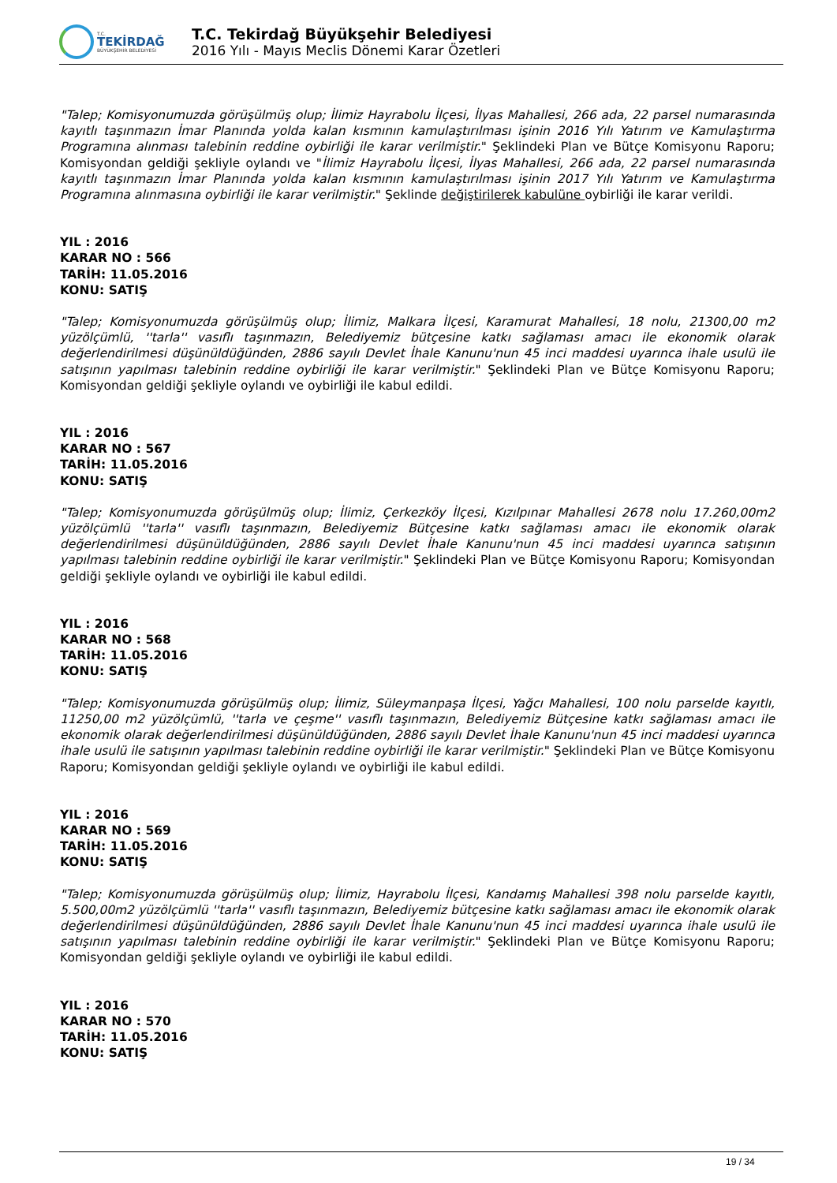T.C.
TEKİRDAĞ
BÜYÜKŞEHİR BELEDİYESİ
T.C. Tekirdağ Büyükşehir Belediyesi
2016 Yılı - Mayıs Meclis Dönemi Karar Özetleri
"Talep; Komisyonumuzda görüşülmüş olup; İlimiz Hayrabolu İlçesi, İlyas Mahallesi, 266 ada, 22 parsel numarasında kayıtlı taşınmazın İmar Planında yolda kalan kısmının kamulaştırılması işinin 2016 Yılı Yatırım ve Kamulaştırma Programına alınması talebinin reddine oybirliği ile karar verilmiştir." Şeklindeki Plan ve Bütçe Komisyonu Raporu; Komisyondan geldiği şekliyle oylandı ve "İlimiz Hayrabolu İlçesi, İlyas Mahallesi, 266 ada, 22 parsel numarasında kayıtlı taşınmazın İmar Planında yolda kalan kısmının kamulaştırılması işinin 2017 Yılı Yatırım ve Kamulaştırma Programına alınmasına oybirliği ile karar verilmiştir." Şeklinde değiştirilerek kabulüne oybirliği ile karar verildi.
YIL : 2016
KARAR NO : 566
TARİH: 11.05.2016
KONU: SATIŞ
"Talep; Komisyonumuzda görüşülmüş olup; İlimiz, Malkara İlçesi, Karamurat Mahallesi, 18 nolu, 21300,00 m2 yüzölçümlü, ''tarla'' vasıflı taşınmazın, Belediyemiz bütçesine katkı sağlaması amacı ile ekonomik olarak değerlendirilmesi düşünüldüğünden, 2886 sayılı Devlet İhale Kanunu'nun 45 inci maddesi uyarınca ihale usulü ile satışının yapılması talebinin reddine oybirliği ile karar verilmiştir." Şeklindeki Plan ve Bütçe Komisyonu Raporu; Komisyondan geldiği şekliyle oylandı ve oybirliği ile kabul edildi.
YIL : 2016
KARAR NO : 567
TARİH: 11.05.2016
KONU: SATIŞ
"Talep; Komisyonumuzda görüşülmüş olup; İlimiz, Çerkezköy İlçesi, Kızılpınar Mahallesi 2678 nolu 17.260,00m2 yüzölçümlü ''tarla'' vasıflı taşınmazın, Belediyemiz Bütçesine katkı sağlaması amacı ile ekonomik olarak değerlendirilmesi düşünüldüğünden, 2886 sayılı Devlet İhale Kanunu'nun 45 inci maddesi uyarınca satışının yapılması talebinin reddine oybirliği ile karar verilmiştir." Şeklindeki Plan ve Bütçe Komisyonu Raporu; Komisyondan geldiği şekliyle oylandı ve oybirliği ile kabul edildi.
YIL : 2016
KARAR NO : 568
TARİH: 11.05.2016
KONU: SATIŞ
"Talep; Komisyonumuzda görüşülmüş olup; İlimiz, Süleymanpaşa İlçesi, Yağcı Mahallesi, 100 nolu parselde kayıtlı, 11250,00 m2 yüzölçümlü, ''tarla ve çeşme'' vasıflı taşınmazın, Belediyemiz Bütçesine katkı sağlaması amacı ile ekonomik olarak değerlendirilmesi düşünüldüğünden, 2886 sayılı Devlet İhale Kanunu'nun 45 inci maddesi uyarınca ihale usulü ile satışının yapılması talebinin reddine oybirliği ile karar verilmiştir." Şeklindeki Plan ve Bütçe Komisyonu Raporu; Komisyondan geldiği şekliyle oylandı ve oybirliği ile kabul edildi.
YIL : 2016
KARAR NO : 569
TARİH: 11.05.2016
KONU: SATIŞ
"Talep; Komisyonumuzda görüşülmüş olup; İlimiz, Hayrabolu İlçesi, Kandamış Mahallesi 398 nolu parselde kayıtlı, 5.500,00m2 yüzölçümlü ''tarla'' vasıflı taşınmazın, Belediyemiz bütçesine katkı sağlaması amacı ile ekonomik olarak değerlendirilmesi düşünüldüğünden, 2886 sayılı Devlet İhale Kanunu'nun 45 inci maddesi uyarınca ihale usulü ile satışının yapılması talebinin reddine oybirliği ile karar verilmiştir." Şeklindeki Plan ve Bütçe Komisyonu Raporu; Komisyondan geldiği şekliyle oylandı ve oybirliği ile kabul edildi.
YIL : 2016
KARAR NO : 570
TARİH: 11.05.2016
KONU: SATIŞ
19 / 34